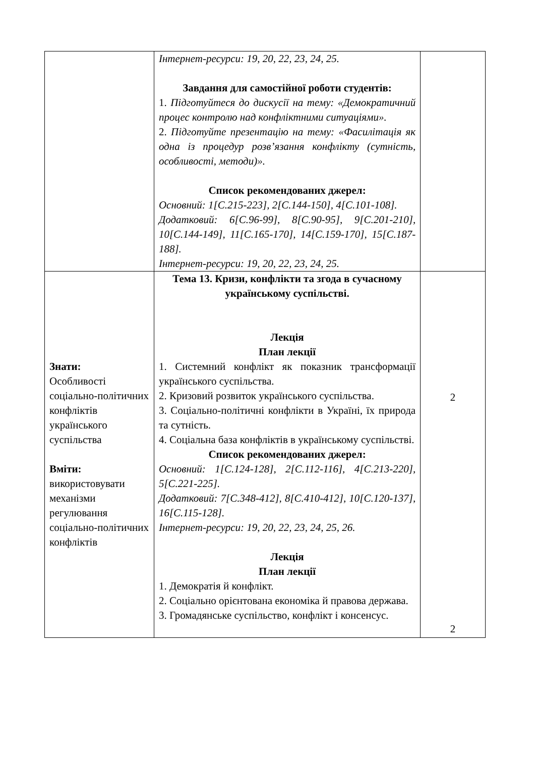| | Інтернет-ресурси: 19, 20, 22, 23, 24, 25. Завдання для самостійної роботи студентів: 1. Підготуйтеся до дискусії на тему: «Демократичний процес контролю над конфліктними ситуаціями». 2. Підготуйте презентацію на тему: «Фасилітація як одна із процедур розв’язання конфлікту (сутність, особливості, методи)». Список рекомендованих джерел: Основний: 1[С.215-223], 2[С.144-150], 4[С.101-108]. Додатковий: 6[С.96-99], 8[С.90-95], 9[С.201-210], 10[С.144-149], 11[С.165-170], 14[С.159-170], 15[С.187-188]. Інтернет-ресурси: 19, 20, 22, 23, 24, 25. | |
| Знати: Особливості соціально-політичних конфліктів українського суспільства Вміти: використовувати механізми регулювання соціально-політичних конфліктів | Тема 13. Кризи, конфлікти та згода в сучасному українському суспільстві. Лекція План лекції 1. Системний конфлікт як показник трансформації українського суспільства. 2. Кризовий розвиток українського суспільства. 3. Соціально-політичні конфлікти в Україні, їх природа та сутність. 4. Соціальна база конфліктів в українському суспільстві. Список рекомендованих джерел: Основний: 1[С.124-128], 2[С.112-116], 4[С.213-220], 5[С.221-225]. Додатковий: 7[С.348-412], 8[С.410-412], 10[С.120-137], 16[С.115-128]. Інтернет-ресурси: 19, 20, 22, 23, 24, 25, 26. Лекція План лекції 1. Демократія й конфлікт. 2. Соціально орієнтована економіка й правова держава. 3. Громадянське суспільство, конфлікт і консенсус. | 2 2 |